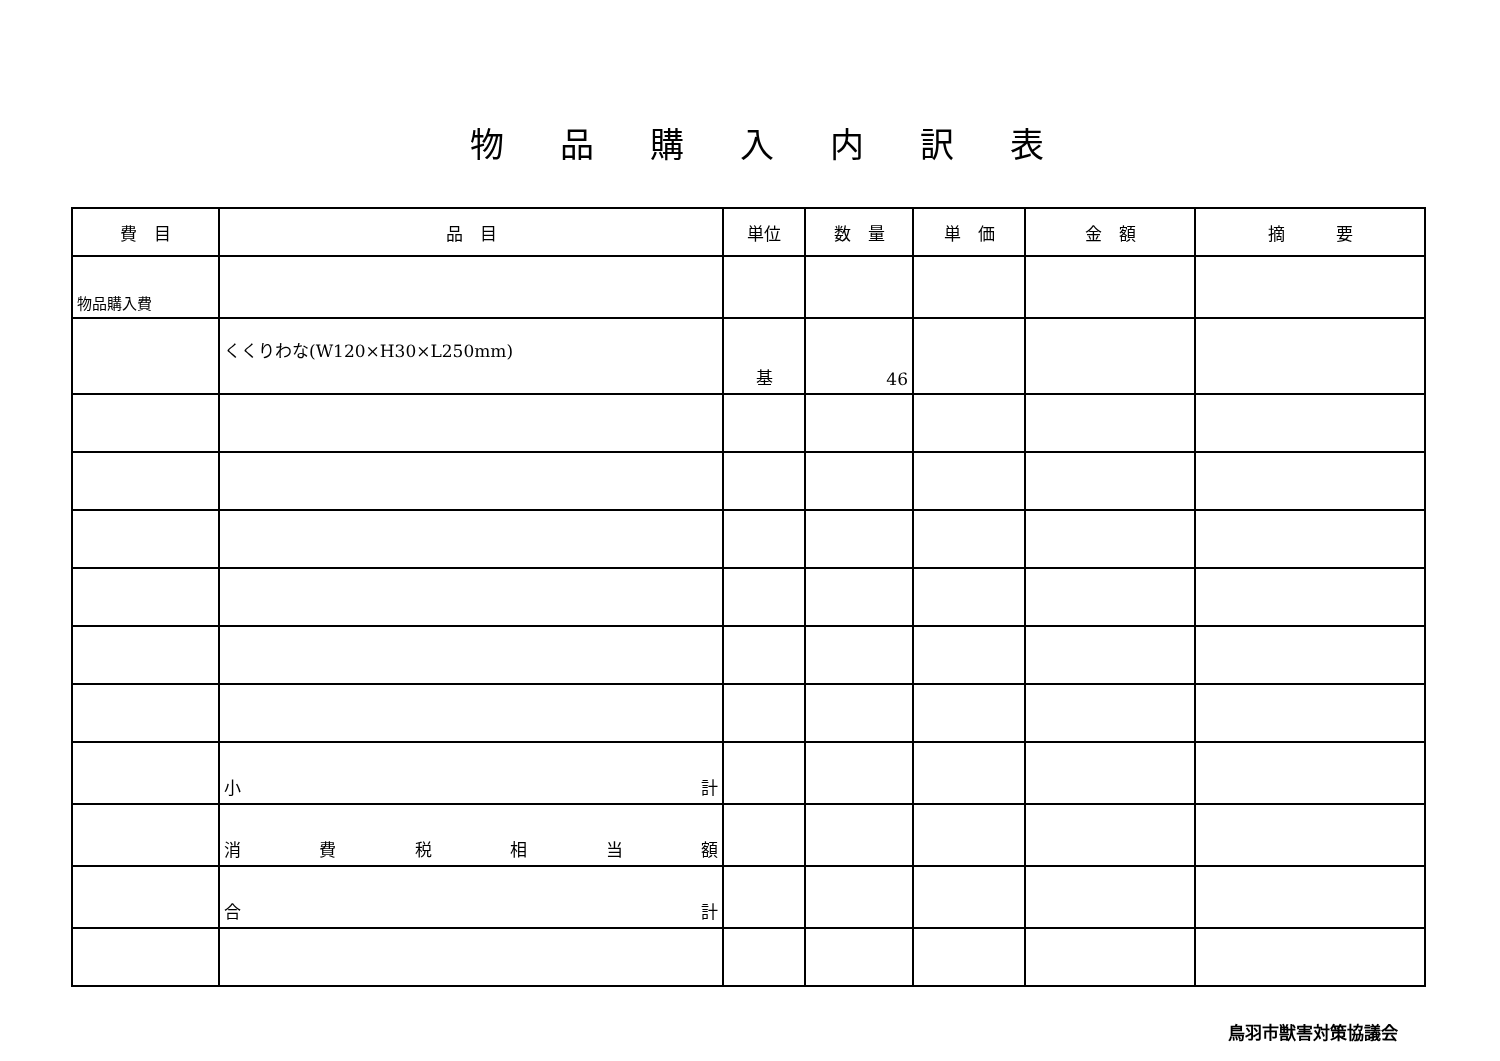物品購入内訳表
| 費 目 | 品 目 | 単位 | 数 量 | 単 価 | 金 額 | 摘 要 |
| --- | --- | --- | --- | --- | --- | --- |
| 物品購入費 | | | | | | |
| | くくりわな(W120×H30×L250mm) | 基 | 46 | | | |
| | 小 計 | | | | | |
| | 消 費 税 相 当 額 | | | | | |
| | 合 計 | | | | | |
鳥羽市獣害対策協議会